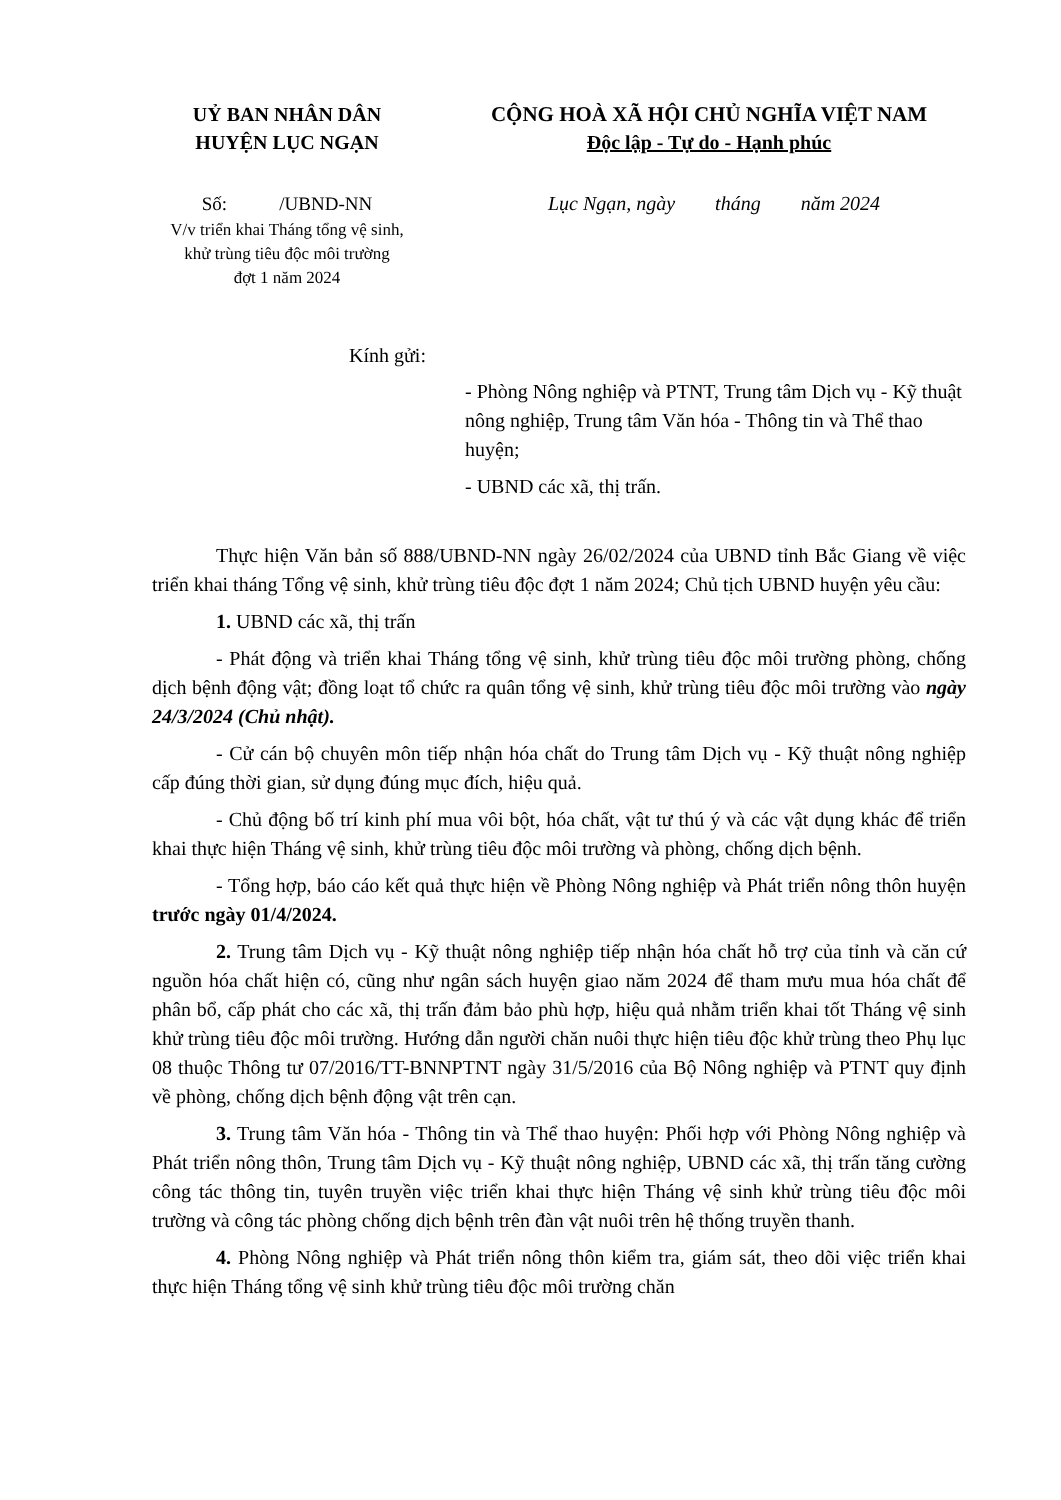UỶ BAN NHÂN DÂN
HUYỆN LỤC NGẠN
CỘNG HOÀ XÃ HỘI CHỦ NGHĨA VIỆT NAM
Độc lập - Tự do - Hạnh phúc
Số: /UBND-NN
V/v triển khai Tháng tổng vệ sinh,
khử trùng tiêu độc môi trường
đợt 1 năm 2024
Lục Ngạn, ngày tháng năm 2024
Kính gửi:
- Phòng Nông nghiệp và PTNT, Trung tâm Dịch vụ - Kỹ thuật nông nghiệp, Trung tâm Văn hóa - Thông tin và Thể thao huyện;
- UBND các xã, thị trấn.
Thực hiện Văn bản số 888/UBND-NN ngày 26/02/2024 của UBND tỉnh Bắc Giang về việc triển khai tháng Tổng vệ sinh, khử trùng tiêu độc đợt 1 năm 2024; Chủ tịch UBND huyện yêu cầu:
1. UBND các xã, thị trấn
- Phát động và triển khai Tháng tổng vệ sinh, khử trùng tiêu độc môi trường phòng, chống dịch bệnh động vật; đồng loạt tổ chức ra quân tổng vệ sinh, khử trùng tiêu độc môi trường vào ngày 24/3/2024 (Chủ nhật).
- Cử cán bộ chuyên môn tiếp nhận hóa chất do Trung tâm Dịch vụ - Kỹ thuật nông nghiệp cấp đúng thời gian, sử dụng đúng mục đích, hiệu quả.
- Chủ động bố trí kinh phí mua vôi bột, hóa chất, vật tư thú ý và các vật dụng khác để triển khai thực hiện Tháng vệ sinh, khử trùng tiêu độc môi trường và phòng, chống dịch bệnh.
- Tổng hợp, báo cáo kết quả thực hiện về Phòng Nông nghiệp và Phát triển nông thôn huyện trước ngày 01/4/2024.
2. Trung tâm Dịch vụ - Kỹ thuật nông nghiệp tiếp nhận hóa chất hỗ trợ của tỉnh và căn cứ nguồn hóa chất hiện có, cũng như ngân sách huyện giao năm 2024 để tham mưu mua hóa chất để phân bổ, cấp phát cho các xã, thị trấn đảm bảo phù hợp, hiệu quả nhằm triển khai tốt Tháng vệ sinh khử trùng tiêu độc môi trường. Hướng dẫn người chăn nuôi thực hiện tiêu độc khử trùng theo Phụ lục 08 thuộc Thông tư 07/2016/TT-BNNPTNT ngày 31/5/2016 của Bộ Nông nghiệp và PTNT quy định về phòng, chống dịch bệnh động vật trên cạn.
3. Trung tâm Văn hóa - Thông tin và Thể thao huyện: Phối hợp với Phòng Nông nghiệp và Phát triển nông thôn, Trung tâm Dịch vụ - Kỹ thuật nông nghiệp, UBND các xã, thị trấn tăng cường công tác thông tin, tuyên truyền việc triển khai thực hiện Tháng vệ sinh khử trùng tiêu độc môi trường và công tác phòng chống dịch bệnh trên đàn vật nuôi trên hệ thống truyền thanh.
4. Phòng Nông nghiệp và Phát triển nông thôn kiểm tra, giám sát, theo dõi việc triển khai thực hiện Tháng tổng vệ sinh khử trùng tiêu độc môi trường chăn